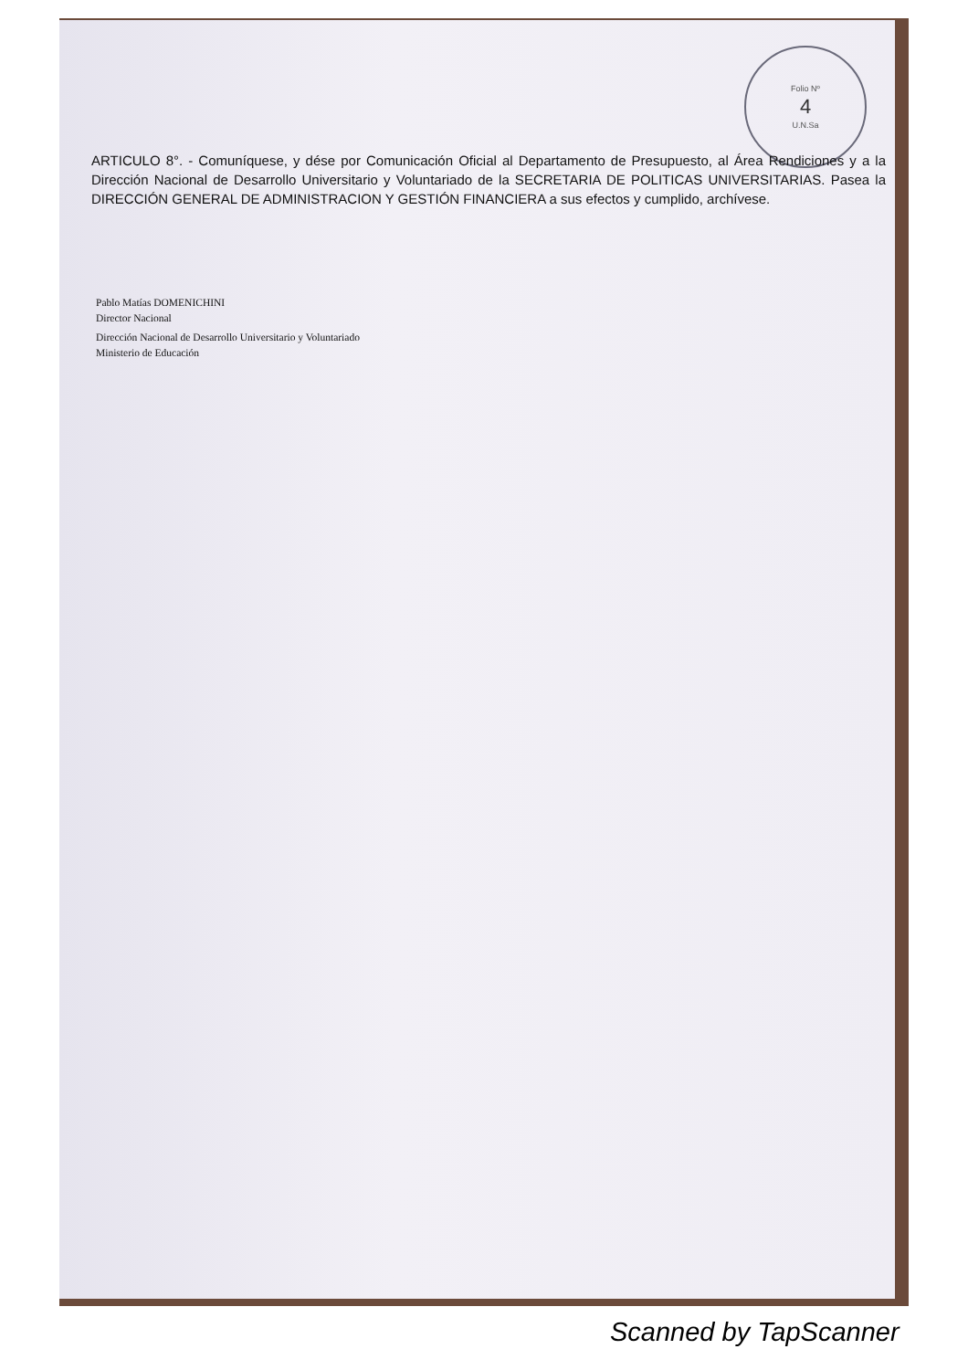Folio Nº
4
U.N.Sa
ARTICULO 8°. - Comuníquese, y dése por Comunicación Oficial al Departamento de Presupuesto, al Área Rendiciones y a la Dirección Nacional de Desarrollo Universitario y Voluntariado de la SECRETARIA DE POLITICAS UNIVERSITARIAS. Pasea la DIRECCIÓN GENERAL DE ADMINISTRACION Y GESTIÓN FINANCIERA a sus efectos y cumplido, archívese.
Pablo Matías DOMENICHINI
Director Nacional
Dirección Nacional de Desarrollo Universitario y Voluntariado
Ministerio de Educación
Scanned by TapScanner